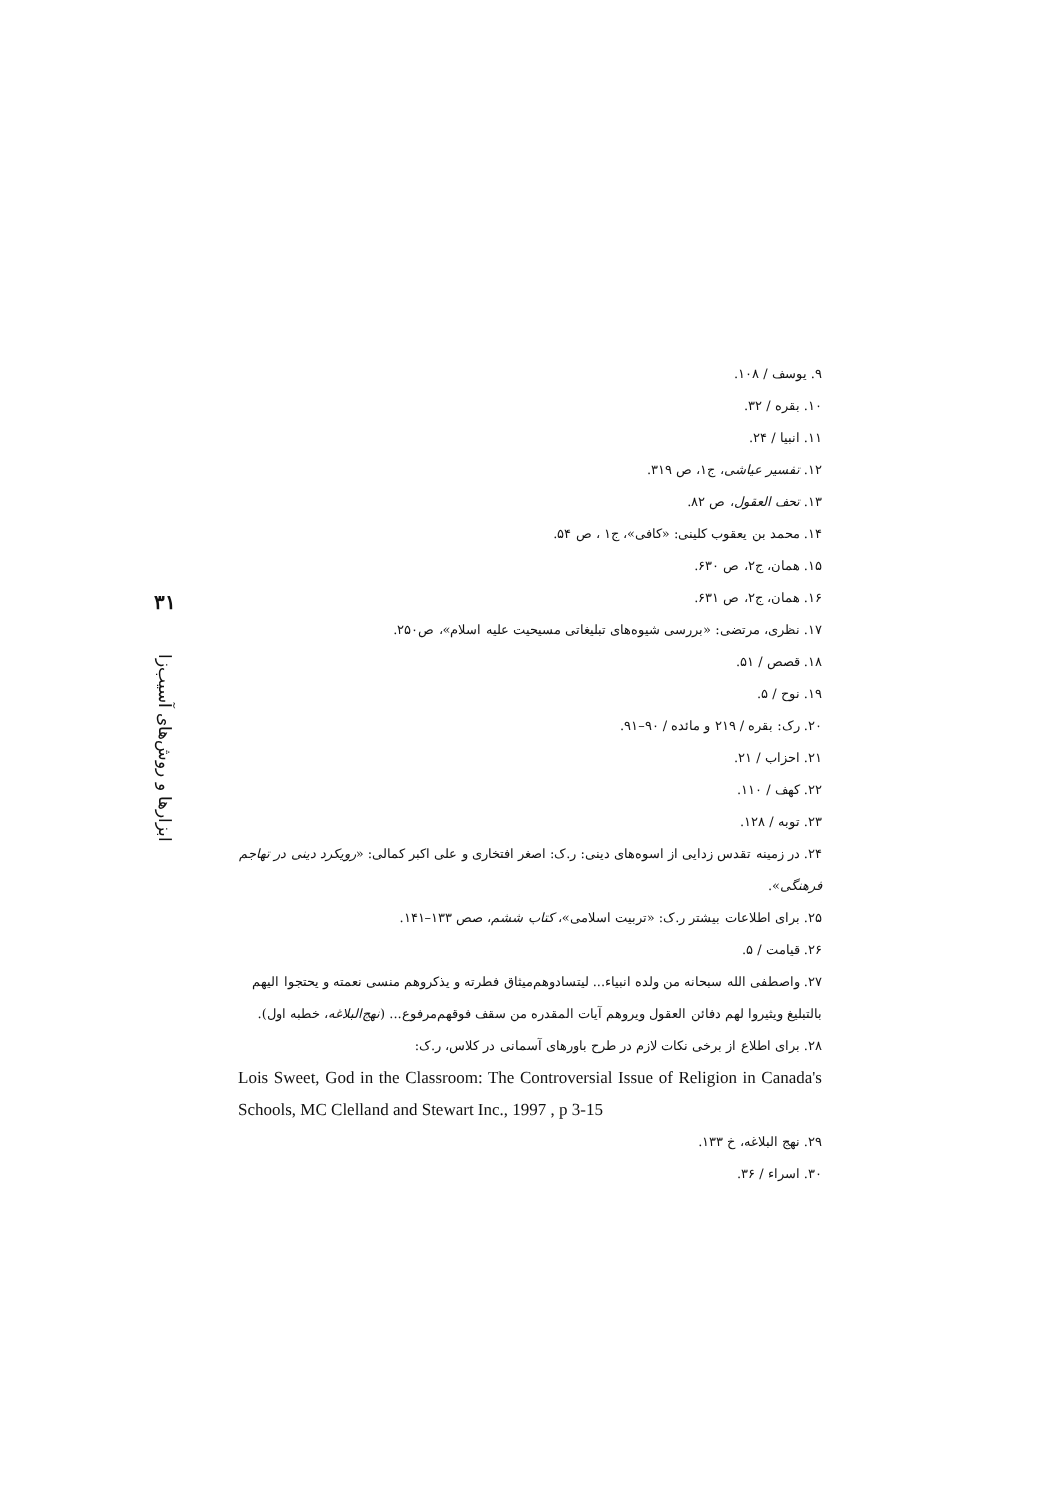۳۱
ابزارها و روش‌های آسیب‌زا
۹. یوسف / ۱۰۸.
۱۰. بقره / ۳۲.
۱۱. انبیا / ۲۴.
۱۲. تفسیر عیاشی، ج۱، ص ۳۱۹.
۱۳. تحف العقول، ص ۸۲.
۱۴. محمد بن یعقوب کلینی: «کافی»، ج۱ ، ص ۵۴.
۱۵. همان، ج۲، ص ۶۳۰.
۱۶. همان، ج۲، ص ۶۳۱.
۱۷. نظری، مرتضی: «بررسی شیوه‌های تبلیغاتی مسیحیت علیه اسلام»، ص۲۵۰.
۱۸. قصص / ۵۱.
۱۹. نوح / ۵.
۲۰. رک: بقره / ۲۱۹ و مائده / ۹۰–۹۱.
۲۱. احزاب / ۲۱.
۲۲. کهف / ۱۱۰.
۲۳. توبه / ۱۲۸.
۲۴. در زمینه تقدس زدایی از اسوه‌های دینی: ر.ک: اصغر افتخاری و علی اکبر کمالی: «رویکرد دینی در تهاجم فرهنگی».
۲۵. برای اطلاعات بیشتر ر.ک: «تربیت اسلامی»، کتاب ششم، صص ۱۳۳–۱۴۱.
۲۶. قیامت / ۵.
۲۷. واصطفی الله سبحانه من ولده انبیاء... لیتسادوهم‌میثاق فطرته و یذکروهم منسی نعمته و یحتجوا الیهم بالتبلیغ ویثیروا لهم دفائن العقول ویروهم آیات المقدره من سقف فوقهم‌مرفوع... (نهج‌البلاغه، خطبه اول).
۲۸. برای اطلاع از برخی نکات لازم در طرح باورهای آسمانی در کلاس، ر.ک:
Lois Sweet, God in the Classroom: The Controversial Issue of Religion in Canada's Schools, MC Clelland and Stewart Inc., 1997 , p 3-15
۲۹. نهج البلاغه، خ ۱۳۳.
۳۰. اسراء / ۳۶.